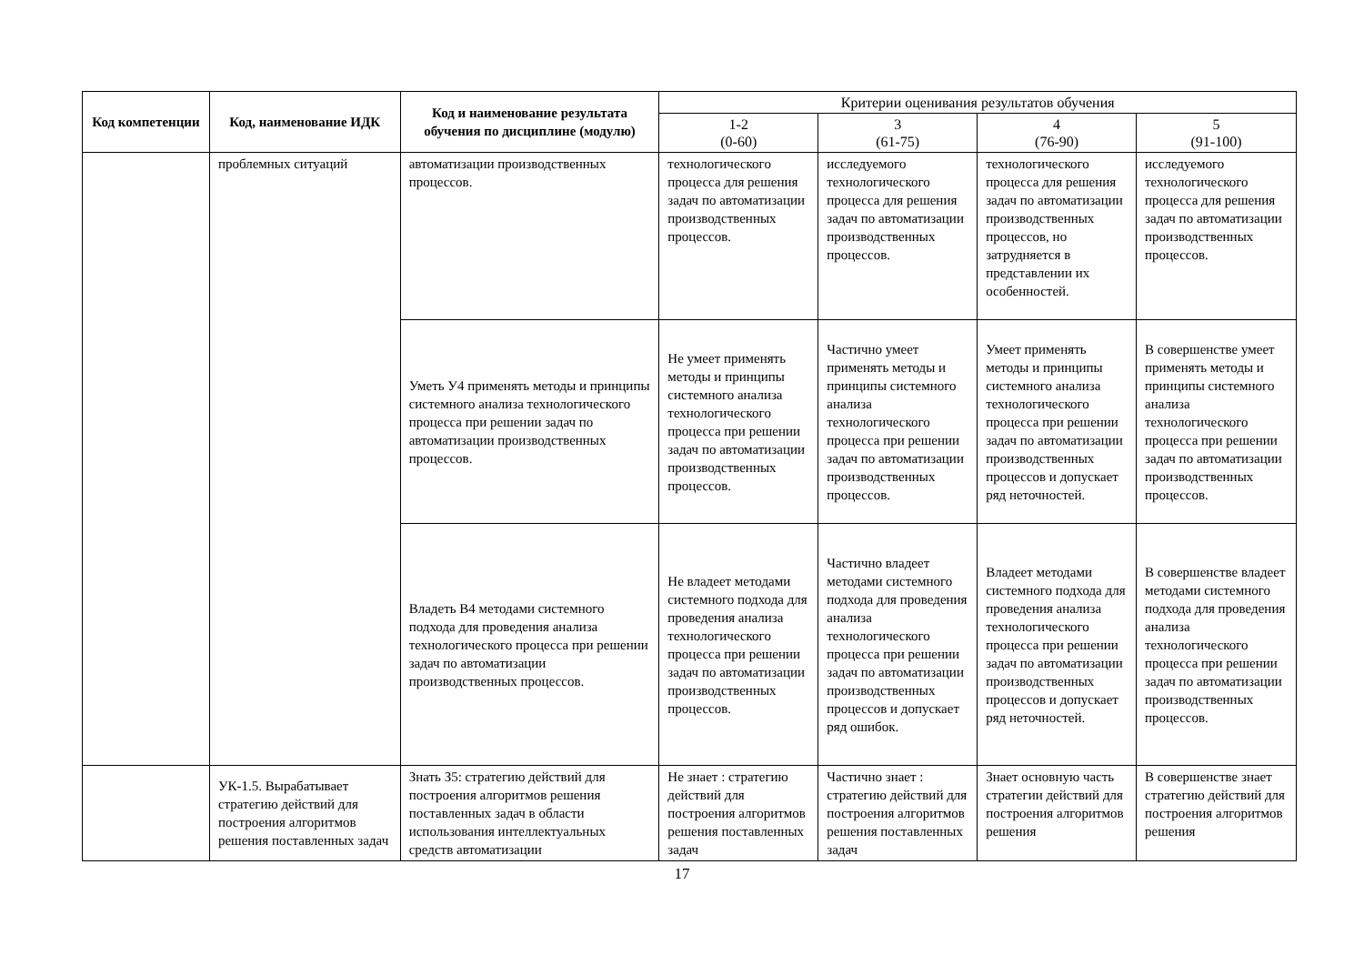| Код компетенции | Код, наименование ИДК | Код и наименование результата обучения по дисциплине (модулю) | Критерии оценивания результатов обучения | | | |
| --- | --- | --- | --- | --- | --- | --- |
| | | | 1-2 (0-60) | 3 (61-75) | 4 (76-90) | 5 (91-100) |
| | проблемных ситуаций | автоматизации производственных процессов. | технологического процесса для решения задач по автоматизации производственных процессов. | исследуемого технологического процесса для решения задач по автоматизации производственных процессов. | технологического процесса для решения задач по автоматизации производственных процессов, но затрудняется в представлении их особенностей. | исследуемого технологического процесса для решения задач по автоматизации производственных процессов. |
| | | Уметь У4 применять методы и принципы системного анализа технологического процесса при решении задач по автоматизации производственных процессов. | Не умеет применять методы и принципы системного анализа технологического процесса при решении задач по автоматизации производственных процессов. | Частично умеет применять методы и принципы системного анализа технологического процесса при решении задач по автоматизации производственных процессов. | Умеет применять методы и принципы системного анализа технологического процесса при решении задач по автоматизации производственных процессов и допускает ряд неточностей. | В совершенстве умеет применять методы и принципы системного анализа технологического процесса при решении задач по автоматизации производственных процессов. |
| | | Владеть В4 методами системного подхода для проведения анализа технологического процесса при решении задач по автоматизации производственных процессов. | Не владеет методами системного подхода для проведения анализа технологического процесса при решении задач по автоматизации производственных процессов. | Частично владеет методами системного подхода для проведения анализа технологического процесса при решении задач по автоматизации производственных процессов и допускает ряд ошибок. | Владеет методами системного подхода для проведения анализа технологического процесса при решении задач по автоматизации производственных процессов и допускает ряд неточностей. | В совершенстве владеет методами системного подхода для проведения анализа технологического процесса при решении задач по автоматизации производственных процессов. |
| | УК-1.5. Вырабатывает стратегию действий для построения алгоритмов решения поставленных задач | Знать З5: стратегию действий для построения алгоритмов решения поставленных задач в области использования интеллектуальных средств автоматизации | Не знает : стратегию действий для построения алгоритмов решения поставленных задач | Частично знает : стратегию действий для построения алгоритмов решения поставленных задач | Знает основную часть стратегии действий для построения алгоритмов решения | В совершенстве знает стратегию действий для построения алгоритмов решения |
17